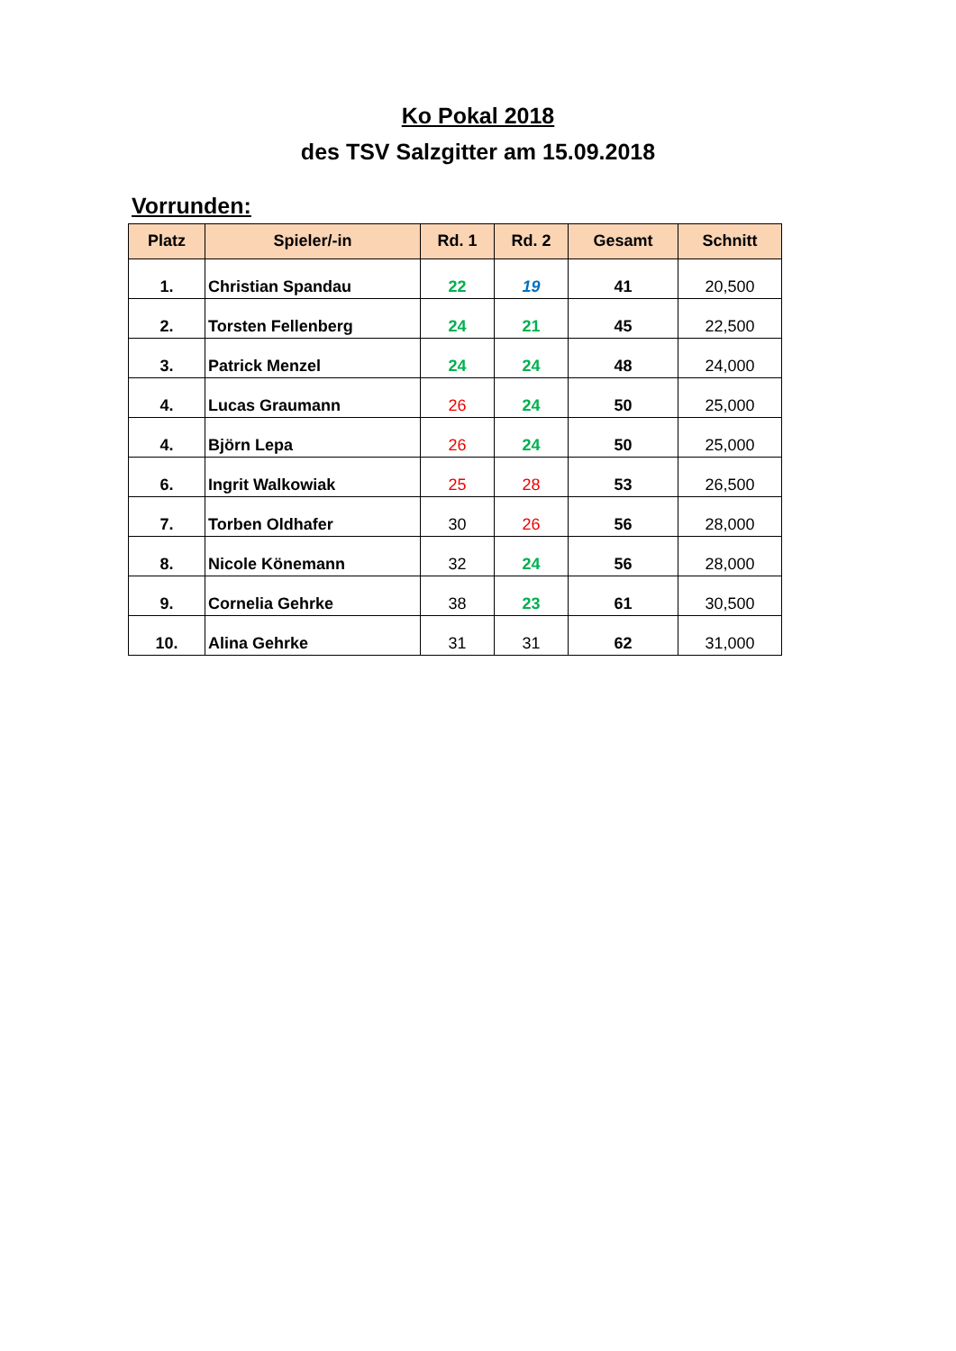Ko Pokal 2018
des TSV Salzgitter am 15.09.2018
Vorrunden:
| Platz | Spieler/-in | Rd. 1 | Rd. 2 | Gesamt | Schnitt |
| --- | --- | --- | --- | --- | --- |
| 1. | Christian Spandau | 22 | 19 | 41 | 20,500 |
| 2. | Torsten Fellenberg | 24 | 21 | 45 | 22,500 |
| 3. | Patrick Menzel | 24 | 24 | 48 | 24,000 |
| 4. | Lucas Graumann | 26 | 24 | 50 | 25,000 |
| 4. | Björn Lepa | 26 | 24 | 50 | 25,000 |
| 6. | Ingrit Walkowiak | 25 | 28 | 53 | 26,500 |
| 7. | Torben Oldhafer | 30 | 26 | 56 | 28,000 |
| 8. | Nicole Könemann | 32 | 24 | 56 | 28,000 |
| 9. | Cornelia Gehrke | 38 | 23 | 61 | 30,500 |
| 10. | Alina Gehrke | 31 | 31 | 62 | 31,000 |